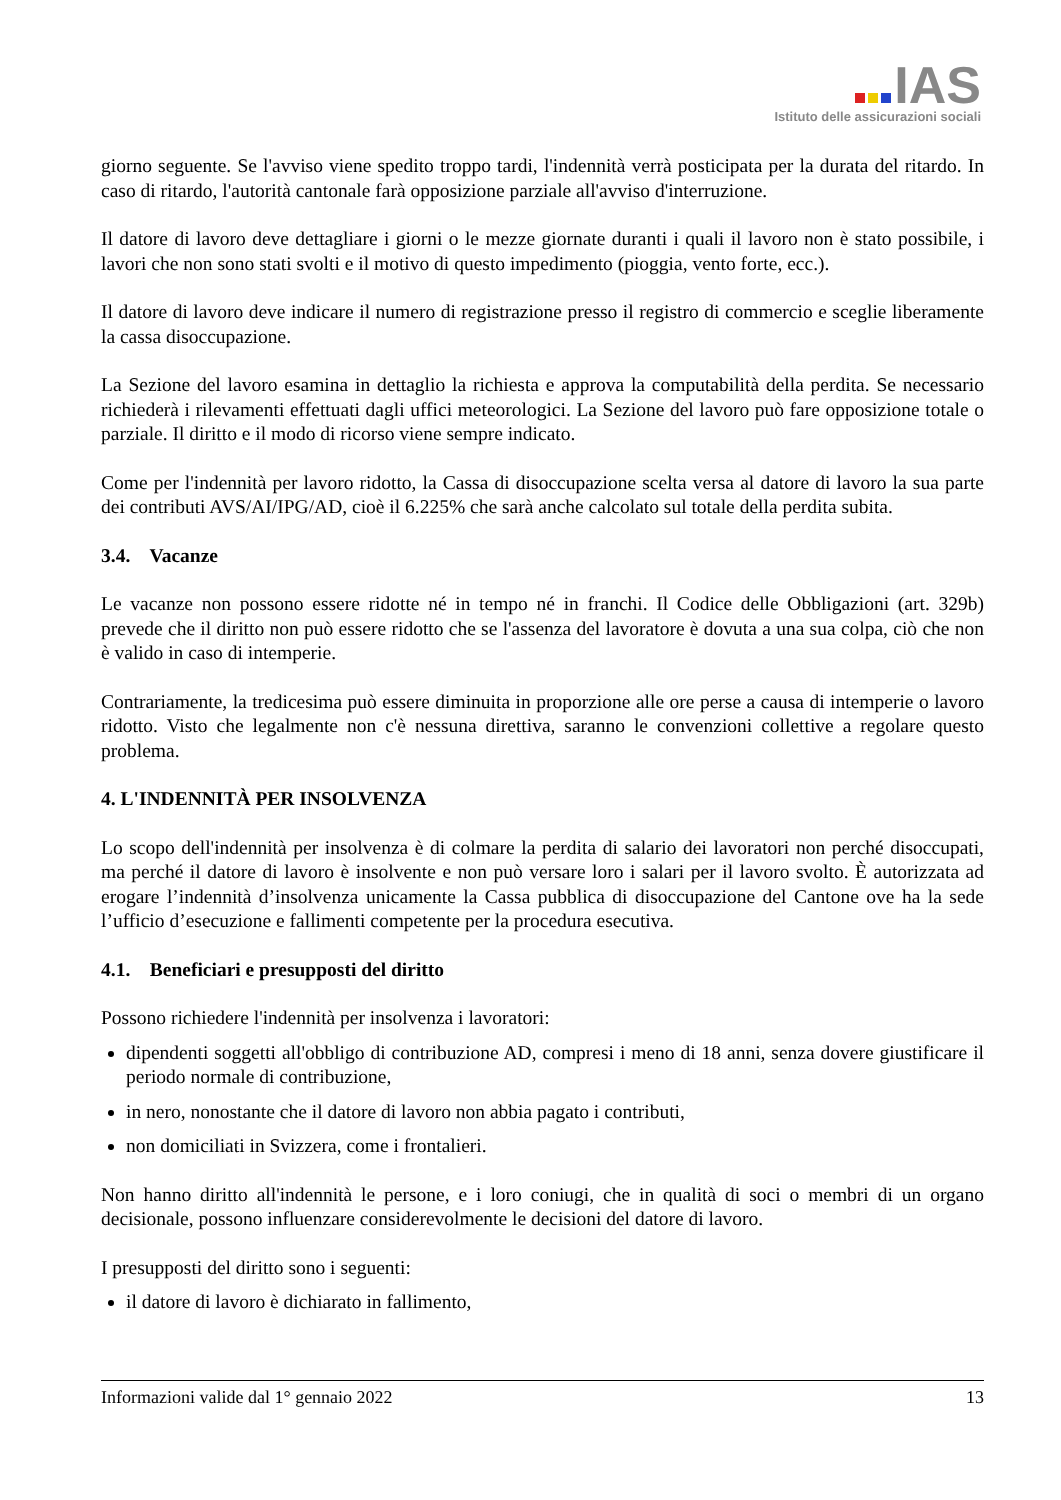IAS
Istituto delle assicurazioni sociali
giorno seguente. Se l'avviso viene spedito troppo tardi, l'indennità verrà posticipata per la durata del ritardo. In caso di ritardo, l'autorità cantonale farà opposizione parziale all'avviso d'interruzione.
Il datore di lavoro deve dettagliare i giorni o le mezze giornate duranti i quali il lavoro non è stato possibile, i lavori che non sono stati svolti e il motivo di questo impedimento (pioggia, vento forte, ecc.).
Il datore di lavoro deve indicare il numero di registrazione presso il registro di commercio e sceglie liberamente la cassa disoccupazione.
La Sezione del lavoro esamina in dettaglio la richiesta e approva la computabilità della perdita. Se necessario richiederà i rilevamenti effettuati dagli uffici meteorologici. La Sezione del lavoro può fare opposizione totale o parziale. Il diritto e il modo di ricorso viene sempre indicato.
Come per l'indennità per lavoro ridotto, la Cassa di disoccupazione scelta versa al datore di lavoro la sua parte dei contributi AVS/AI/IPG/AD, cioè il 6.225% che sarà anche calcolato sul totale della perdita subita.
3.4. Vacanze
Le vacanze non possono essere ridotte né in tempo né in franchi. Il Codice delle Obbligazioni (art. 329b) prevede che il diritto non può essere ridotto che se l'assenza del lavoratore è dovuta a una sua colpa, ciò che non è valido in caso di intemperie.
Contrariamente, la tredicesima può essere diminuita in proporzione alle ore perse a causa di intemperie o lavoro ridotto. Visto che legalmente non c'è nessuna direttiva, saranno le convenzioni collettive a regolare questo problema.
4. L'INDENNITÀ PER INSOLVENZA
Lo scopo dell'indennità per insolvenza è di colmare la perdita di salario dei lavoratori non perché disoccupati, ma perché il datore di lavoro è insolvente e non può versare loro i salari per il lavoro svolto. È autorizzata ad erogare l’indennità d’insolvenza unicamente la Cassa pubblica di disoccupazione del Cantone ove ha la sede l’ufficio d’esecuzione e fallimenti competente per la procedura esecutiva.
4.1. Beneficiari e presupposti del diritto
Possono richiedere l'indennità per insolvenza i lavoratori:
dipendenti soggetti all'obbligo di contribuzione AD, compresi i meno di 18 anni, senza dovere giustificare il periodo normale di contribuzione,
in nero, nonostante che il datore di lavoro non abbia pagato i contributi,
non domiciliati in Svizzera, come i frontalieri.
Non hanno diritto all'indennità le persone, e i loro coniugi, che in qualità di soci o membri di un organo decisionale, possono influenzare considerevolmente le decisioni del datore di lavoro.
I presupposti del diritto sono i seguenti:
il datore di lavoro è dichiarato in fallimento,
Informazioni valide dal 1° gennaio 2022 13